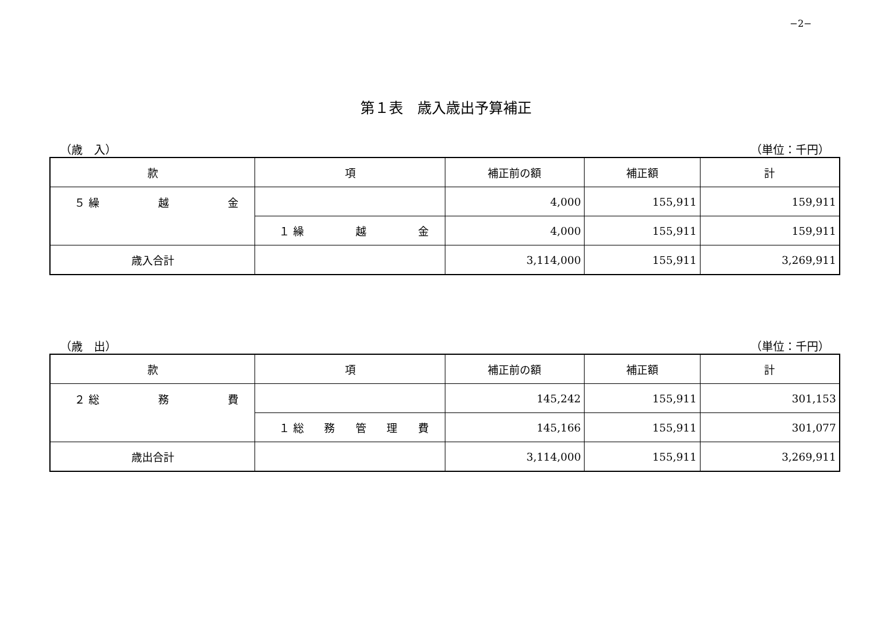−2−
第１表　歳入歳出予算補正
（歳　入） （単位：千円）
| 款 | 項 | 補正前の額 | 補正額 | 計 |
| --- | --- | --- | --- | --- |
| ５ 繰 越 金 | | 4,000 | 155,911 | 159,911 |
| | １ 繰 越 金 | 4,000 | 155,911 | 159,911 |
| 歳入合計 | | 3,114,000 | 155,911 | 3,269,911 |
（歳　出） （単位：千円）
| 款 | 項 | 補正前の額 | 補正額 | 計 |
| --- | --- | --- | --- | --- |
| ２ 総 務 費 | | 145,242 | 155,911 | 301,153 |
| | １ 総 務 管 理 費 | 145,166 | 155,911 | 301,077 |
| 歳出合計 | | 3,114,000 | 155,911 | 3,269,911 |